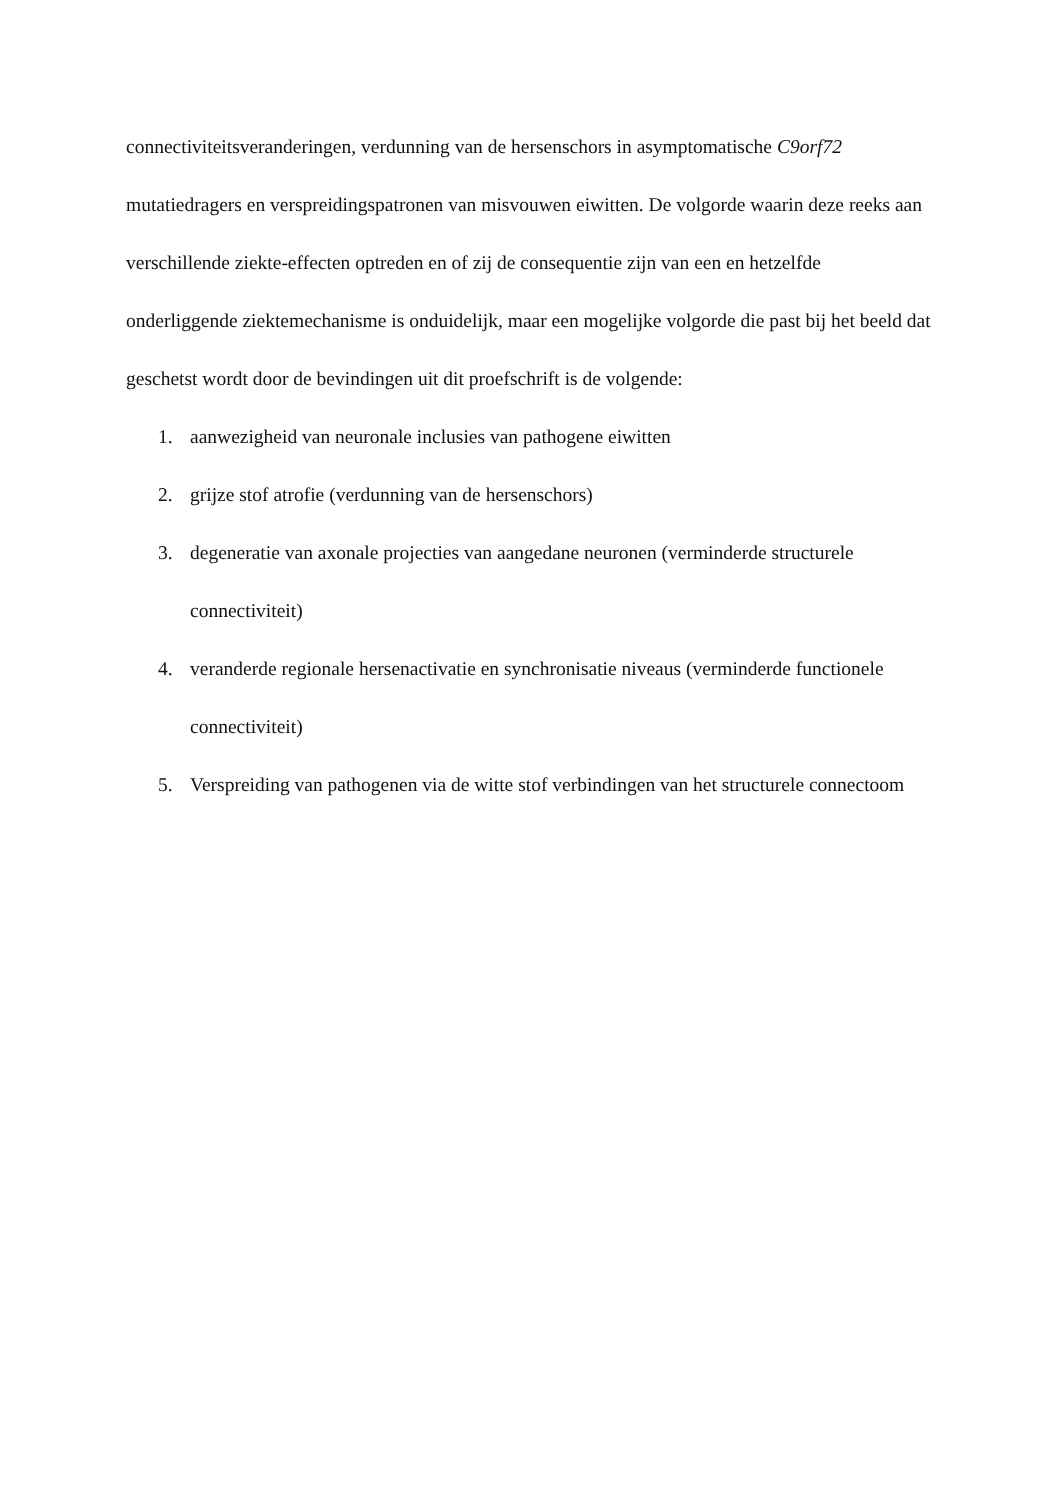connectiviteitsveranderingen, verdunning van de hersenschors in asymptomatische C9orf72 mutatiedragers en verspreidingspatronen van misvouwen eiwitten. De volgorde waarin deze reeks aan verschillende ziekte-effecten optreden en of zij de consequentie zijn van een en hetzelfde onderliggende ziektemechanisme is onduidelijk, maar een mogelijke volgorde die past bij het beeld dat geschetst wordt door de bevindingen uit dit proefschrift is de volgende:
1. aanwezigheid van neuronale inclusies van pathogene eiwitten
2. grijze stof atrofie (verdunning van de hersenschors)
3. degeneratie van axonale projecties van aangedane neuronen (verminderde structurele connectiviteit)
4. veranderde regionale hersenactivatie en synchronisatie niveaus (verminderde functionele connectiviteit)
5. Verspreiding van pathogenen via de witte stof verbindingen van het structurele connectoom